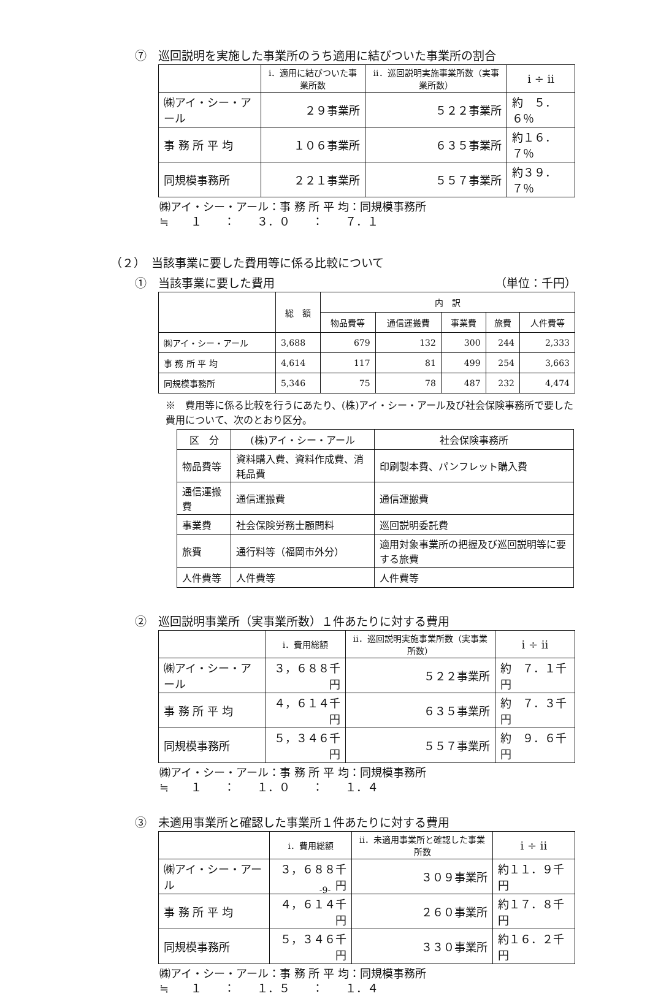⑦　巡回説明を実施した事業所のうち適用に結びついた事業所の割合
| | i．適用に結びついた事業所数 | ii．巡回説明実施事業所数（実事業所数） | i ÷ ii |
| --- | --- | --- | --- |
| ㈱アイ・シー・アール | ２９事業所 | ５２２事業所 | 約 ５．６％ |
| 事 務 所 平 均 | １０６事業所 | ６３５事業所 | 約１６．７％ |
| 同規模事務所 | ２２１事業所 | ５５７事業所 | 約３９．７％ |
㈱アイ・シー・アール：事 務 所 平 均：同規模事務所
≒　　１　　：　　３．０　　：　　７．１
（２）　当該事業に要した費用等に係る比較について
①　当該事業に要した費用　（単位：千円）
| | 総 額 | 内 訳 | | | | |
| --- | --- | --- | --- | --- | --- | --- |
| | | 物品費等 | 通信運搬費 | 事業費 | 旅費 | 人件費等 |
| ㈱アイ・シー・アール | 3,688 | 679 | 132 | 300 | 244 | 2,333 |
| 事 務 所 平 均 | 4,614 | 117 | 81 | 499 | 254 | 3,663 |
| 同規模事務所 | 5,346 | 75 | 78 | 487 | 232 | 4,474 |
※　費用等に係る比較を行うにあたり、(株)アイ・シー・アール及び社会保険事務所で要した費用について、次のとおり区分。
| 区 分 | (株)アイ・シー・アール | 社会保険事務所 |
| --- | --- | --- |
| 物品費等 | 資料購入費、資料作成費、消耗品費 | 印刷製本費、パンフレット購入費 |
| 通信運搬費 | 通信運搬費 | 通信運搬費 |
| 事業費 | 社会保険労務士顧問料 | 巡回説明委託費 |
| 旅費 | 通行料等（福岡市外分） | 適用対象事業所の把握及び巡回説明等に要する旅費 |
| 人件費等 | 人件費等 | 人件費等 |
②　巡回説明事業所（実事業所数）１件あたりに対する費用
| | i．費用総額 | ii．巡回説明実施事業所数（実事業所数） | i ÷ ii |
| --- | --- | --- | --- |
| ㈱アイ・シー・アール | ３，６８８千円 | ５２２事業所 | 約 ７．１千円 |
| 事 務 所 平 均 | ４，６１４千円 | ６３５事業所 | 約 ７．３千円 |
| 同規模事務所 | ５，３４６千円 | ５５７事業所 | 約 ９．６千円 |
㈱アイ・シー・アール：事 務 所 平 均：同規模事務所
≒　　１　　：　　１．０　　：　　１．４
③　未適用事業所と確認した事業所１件あたりに対する費用
| | i．費用総額 | ii．未適用事業所と確認した事業所数 | i ÷ ii |
| --- | --- | --- | --- |
| ㈱アイ・シー・アール | ３，６８８千円 | ３０９事業所 | 約１１．９千円 |
| 事 務 所 平 均 | ４，６１４千円 | ２６０事業所 | 約１７．８千円 |
| 同規模事務所 | ５，３４６千円 | ３３０事業所 | 約１６．２千円 |
㈱アイ・シー・アール：事 務 所 平 均：同規模事務所
≒　　１　　：　　１．５　　：　　１．４
-9-